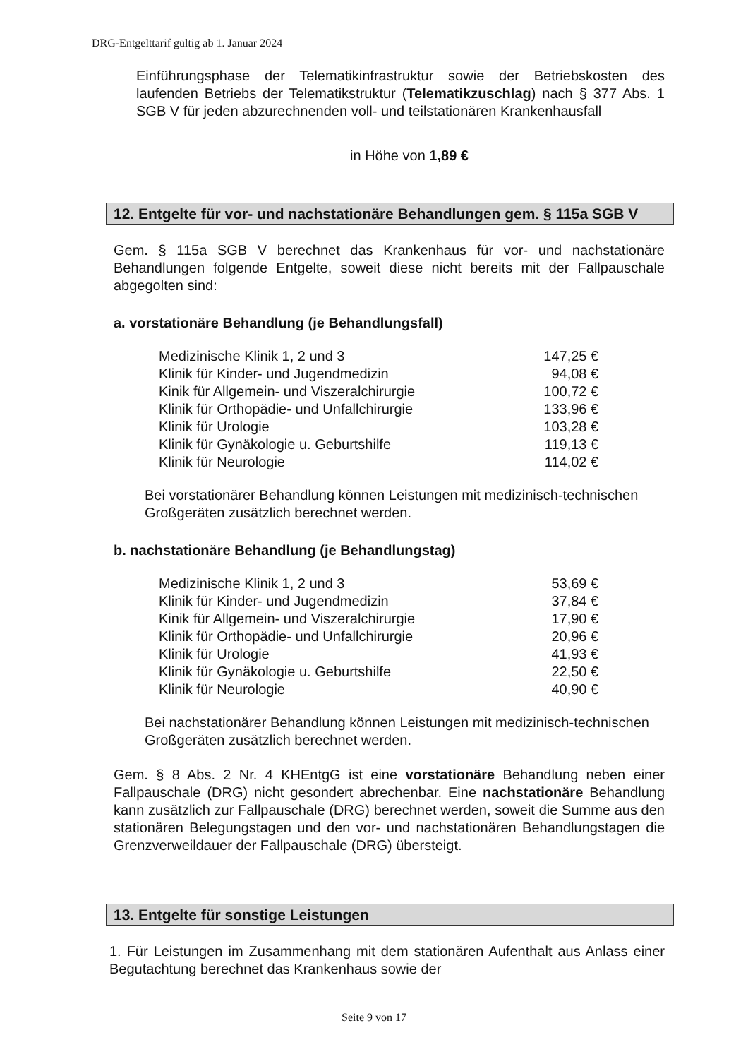DRG-Entgelttarif gültig ab 1. Januar 2024
Einführungsphase der Telematikinfrastruktur sowie der Betriebskosten des laufenden Betriebs der Telematikstruktur (Telematikzuschlag) nach § 377 Abs. 1 SGB V für jeden abzurechnenden voll- und teilstationären Krankenhausfall
in Höhe von 1,89 €
12. Entgelte für vor- und nachstationäre Behandlungen gem. § 115a SGB V
Gem. § 115a SGB V berechnet das Krankenhaus für vor- und nachstationäre Behandlungen folgende Entgelte, soweit diese nicht bereits mit der Fallpauschale abgegolten sind:
a. vorstationäre Behandlung (je Behandlungsfall)
| Medizinische Klinik 1, 2 und 3 | 147,25 € |
| Klinik für Kinder- und Jugendmedizin | 94,08 € |
| Kinik für Allgemein- und Viszeralchirurgie | 100,72 € |
| Klinik für Orthopädie- und Unfallchirurgie | 133,96 € |
| Klinik für Urologie | 103,28 € |
| Klinik für Gynäkologie u. Geburtshilfe | 119,13 € |
| Klinik für Neurologie | 114,02 € |
Bei vorstationärer Behandlung können Leistungen mit medizinisch-technischen Großgeräten zusätzlich berechnet werden.
b. nachstationäre Behandlung (je Behandlungstag)
| Medizinische Klinik 1, 2 und 3 | 53,69 € |
| Klinik für Kinder- und Jugendmedizin | 37,84 € |
| Kinik für Allgemein- und Viszeralchirurgie | 17,90 € |
| Klinik für Orthopädie- und Unfallchirurgie | 20,96 € |
| Klinik für Urologie | 41,93 € |
| Klinik für Gynäkologie u. Geburtshilfe | 22,50 € |
| Klinik für Neurologie | 40,90 € |
Bei nachstationärer Behandlung können Leistungen mit medizinisch-technischen Großgeräten zusätzlich berechnet werden.
Gem. § 8 Abs. 2 Nr. 4 KHEntgG ist eine vorstationäre Behandlung neben einer Fallpauschale (DRG) nicht gesondert abrechenbar. Eine nachstationäre Behandlung kann zusätzlich zur Fallpauschale (DRG) berechnet werden, soweit die Summe aus den stationären Belegungstagen und den vor- und nachstationären Behandlungstagen die Grenzverweildauer der Fallpauschale (DRG) übersteigt.
13. Entgelte für sonstige Leistungen
1. Für Leistungen im Zusammenhang mit dem stationären Aufenthalt aus Anlass einer Begutachtung berechnet das Krankenhaus sowie der
Seite 9 von 17